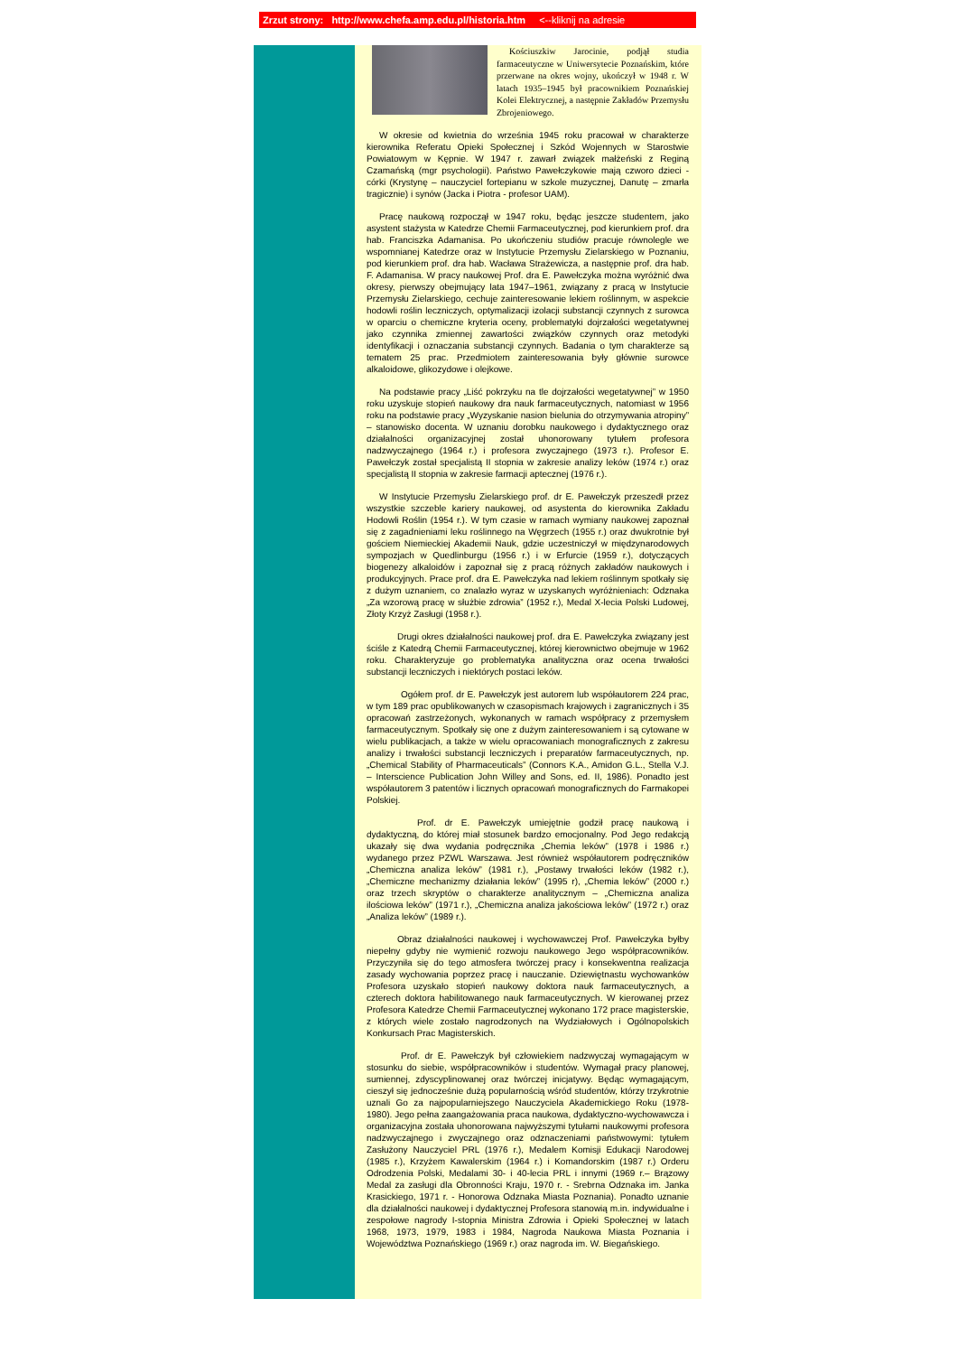Zrzut strony: http://www.chefa.amp.edu.pl/historia.htm <--kliknij na adresie
Kościuszkiw Jarocinie, podjął studia farmaceutyczne w Uniwersytecie Poznańskim, które przerwane na okres wojny, ukończył w 1948 r. W latach 1935–1945 był pracownikiem Poznańskiej Kolei Elektrycznej, a następnie Zakładów Przemysłu Zbrojeniowego.
W okresie od kwietnia do września 1945 roku pracował w charakterze kierownika Referatu Opieki Społecznej i Szkód Wojennych w Starostwie Powiatowym w Kępnie. W 1947 r. zawarł związek małżeński z Reginą Czamańską (mgr psychologii). Państwo Pawełczykowie mają czworo dzieci - córki (Krystynę – nauczyciel fortepianu w szkole muzycznej, Danutę – zmarła tragicznie) i synów (Jacka i Piotra - profesor UAM).
Pracę naukową rozpoczął w 1947 roku, będąc jeszcze studentem, jako asystent stażysta w Katedrze Chemii Farmaceutycznej, pod kierunkiem prof. dra hab. Franciszka Adamanisa. Po ukończeniu studiów pracuje równolegle we wspomnianej Katedrze oraz w Instytucie Przemysłu Zielarskiego w Poznaniu, pod kierunkiem prof. dra hab. Wacława Strażewicza, a następnie prof. dra hab. F. Adamanisa. W pracy naukowej Prof. dra E. Pawełczyka można wyróżnić dwa okresy, pierwszy obejmujący lata 1947–1961, związany z pracą w Instytucie Przemysłu Zielarskiego, cechuje zainteresowanie lekiem roślinnym, w aspekcie hodowli roślin leczniczych, optymalizacji izolacji substancji czynnych z surowca w oparciu o chemiczne kryteria oceny, problematyki dojrzałości wegetatywnej jako czynnika zmiennej zawartości związków czynnych oraz metodyki identyfikacji i oznaczania substancji czynnych. Badania o tym charakterze są tematem 25 prac. Przedmiotem zainteresowania były głównie surowce alkaloidowe, glikozydowe i olejkowe.
Na podstawie pracy „Liść pokrzyku na tle dojrzałości wegetatywnej” w 1950 roku uzyskuje stopień naukowy dra nauk farmaceutycznych, natomiast w 1956 roku na podstawie pracy „Wyzyskanie nasion bielunia do otrzymywania atropiny” – stanowisko docenta. W uznaniu dorobku naukowego i dydaktycznego oraz działalności organizacyjnej został uhonorowany tytułem profesora nadzwyczajnego (1964 r.) i profesora zwyczajnego (1973 r.). Profesor E. Pawełczyk został specjalistą II stopnia w zakresie analizy leków (1974 r.) oraz specjalistą II stopnia w zakresie farmacji aptecznej (1976 r.).
W Instytucie Przemysłu Zielarskiego prof. dr E. Pawełczyk przeszedł przez wszystkie szczeble kariery naukowej, od asystenta do kierownika Zakładu Hodowli Roślin (1954 r.). W tym czasie w ramach wymiany naukowej zapoznał się z zagadnieniami leku roślinnego na Węgrzech (1955 r.) oraz dwukrotnie był gościem Niemieckiej Akademii Nauk, gdzie uczestniczył w międzynarodowych sympozjach w Quedlinburgu (1956 r.) i w Erfurcie (1959 r.), dotyczących biogenezy alkaloidów i zapoznał się z pracą różnych zakładów naukowych i produkcyjnych. Prace prof. dra E. Pawełczyka nad lekiem roślinnym spotkały się z dużym uznaniem, co znalazło wyraz w uzyskanych wyróżnieniach: Odznaka „Za wzorową pracę w służbie zdrowia” (1952 r.), Medal X-lecia Polski Ludowej, Złoty Krzyż Zasługi (1958 r.).
Drugi okres działalności naukowej prof. dra E. Pawełczyka związany jest ściśle z Katedrą Chemii Farmaceutycznej, której kierownictwo obejmuje w 1962 roku. Charakteryzuje go problematyka analityczna oraz ocena trwałości substancji leczniczych i niektórych postaci leków.
Ogółem prof. dr E. Pawełczyk jest autorem lub współautorem 224 prac, w tym 189 prac opublikowanych w czasopismach krajowych i zagranicznych i 35 opracowań zastrzeżonych, wykonanych w ramach współpracy z przemysłem farmaceutycznym. Spotkały się one z dużym zainteresowaniem i są cytowane w wielu publikacjach, a także w wielu opracowaniach monograficznych z zakresu analizy i trwałości substancji leczniczych i preparatów farmaceutycznych, np. „Chemical Stability of Pharmaceuticals” (Connors K.A., Amidon G.L., Stella V.J. – Interscience Publication John Willey and Sons, ed. II, 1986). Ponadto jest współautorem 3 patentów i licznych opracowań monograficznych do Farmakopei Polskiej.
Prof. dr E. Pawełczyk umiejętnie godził pracę naukową i dydaktyczną, do której miał stosunek bardzo emocjonalny. Pod Jego redakcją ukazały się dwa wydania podręcznika „Chemia leków” (1978 i 1986 r.) wydanego przez PZWL Warszawa. Jest również współautorem podręczników „Chemiczna analiza leków” (1981 r.), „Postawy trwałości leków (1982 r.), „Chemiczne mechanizmy działania leków” (1995 r), „Chemia leków” (2000 r.) oraz trzech skryptów o charakterze analitycznym – „Chemiczna analiza ilościowa leków” (1971 r.), „Chemiczna analiza jakościowa leków” (1972 r.) oraz „Analiza leków” (1989 r.).
Obraz działalności naukowej i wychowawczej Prof. Pawełczyka byłby niepełny gdyby nie wymienić rozwoju naukowego Jego współpracowników. Przyczyniła się do tego atmosfera twórczej pracy i konsekwentna realizacja zasady wychowania poprzez pracę i nauczanie. Dziewiętnastu wychowanków Profesora uzyskało stopień naukowy doktora nauk farmaceutycznych, a czterech doktora habilitowanego nauk farmaceutycznych. W kierowanej przez Profesora Katedrze Chemii Farmaceutycznej wykonano 172 prace magisterskie, z których wiele zostało nagrodzonych na Wydziałowych i Ogólnopolskich Konkursach Prac Magisterskich.
Prof. dr E. Pawełczyk był człowiekiem nadzwyczaj wymagającym w stosunku do siebie, współpracowników i studentów. Wymagał pracy planowej, sumiennej, zdyscyplinowanej oraz twórczej inicjatywy. Będąc wymagającym, cieszył się jednocześnie dużą popularnością wśród studentów, którzy trzykrotnie uznali Go za najpopularniejszego Nauczyciela Akademickiego Roku (1978-1980). Jego pełna zaangażowania praca naukowa, dydaktyczno-wychowawcza i organizacyjna została uhonorowana najwyższymi tytułami naukowymi profesora nadzwyczajnego i zwyczajnego oraz odznaczeniami państwowymi: tytułem Zasłużony Nauczyciel PRL (1976 r.), Medalem Komisji Edukacji Narodowej (1985 r.), Krzyżem Kawalerskim (1964 r.) i Komandorskim (1987 r.) Orderu Odrodzenia Polski, Medalami 30- i 40-lecia PRL i innymi (1969 r.– Brązowy Medal za zasługi dla Obronności Kraju, 1970 r. - Srebrna Odznaka im. Janka Krasickiego, 1971 r. - Honorowa Odznaka Miasta Poznania). Ponadto uznanie dla działalności naukowej i dydaktycznej Profesora stanowią m.in. indywidualne i zespołowe nagrody I-stopnia Ministra Zdrowia i Opieki Społecznej w latach 1968, 1973, 1979, 1983 i 1984, Nagroda Naukowa Miasta Poznania i Województwa Poznańskiego (1969 r.) oraz nagroda im. W. Biegańskiego.